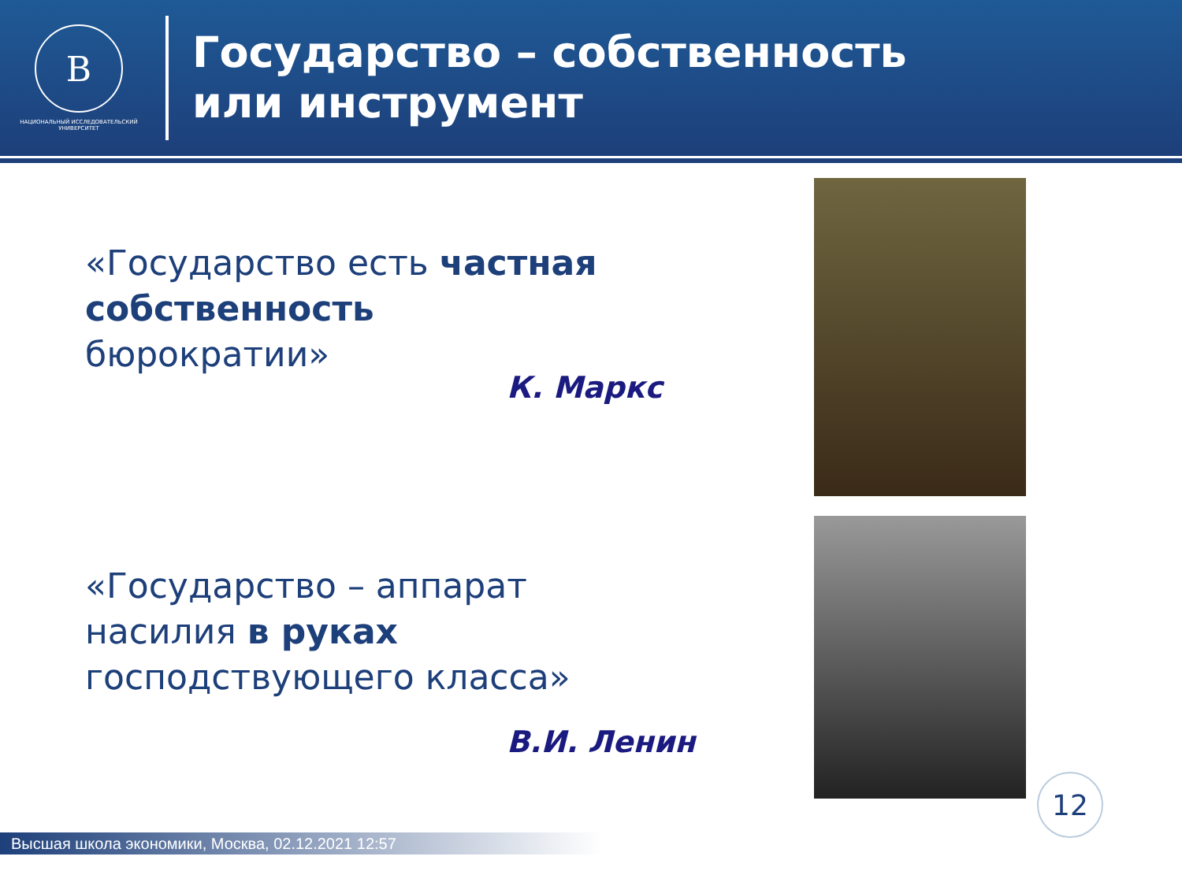В
НАЦИОНАЛЬНЫЙ ИССЛЕДОВАТЕЛЬСКИЙ
УНИВЕРСИТЕТ
Государство – собственность
или инструмент
«Государство есть частная
собственность
бюрократии»
К. Маркс
«Государство – аппарат
насилия в руках
господствующего класса»
В.И. Ленин
12
Высшая школа экономики, Москва, 02.12.2021 12:57